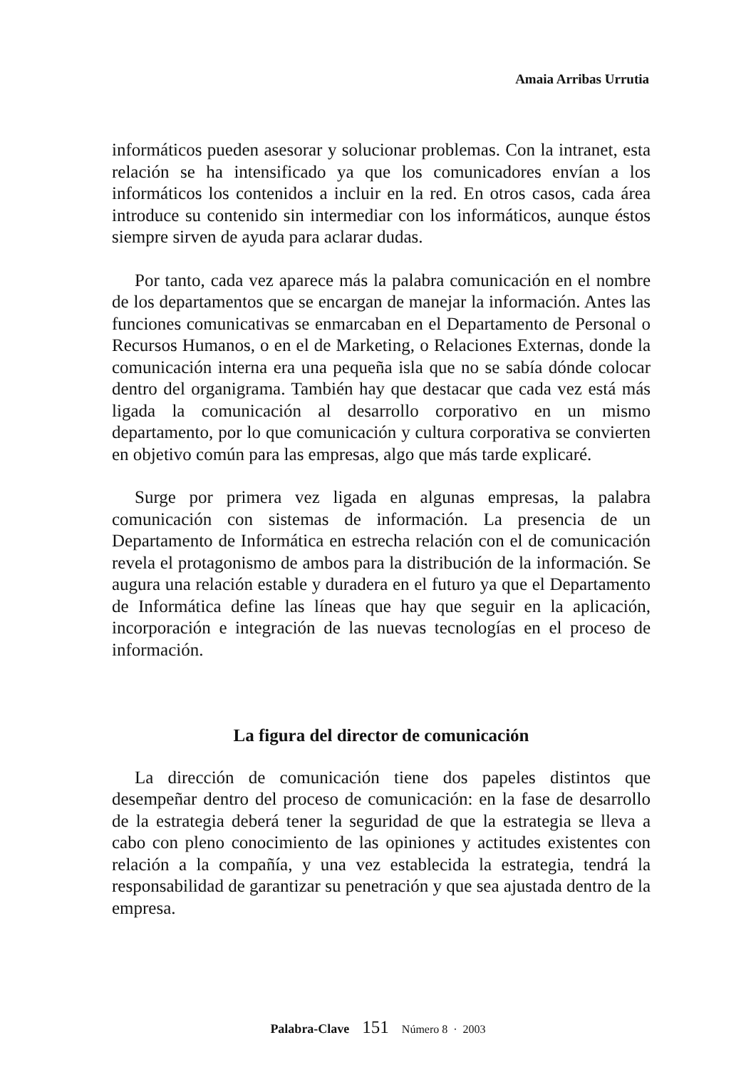Amaia Arribas Urrutia
informáticos pueden asesorar y solucionar problemas. Con la intranet, esta relación se ha intensificado ya que los comunicadores envían a los informáticos los contenidos a incluir en la red. En otros casos, cada área introduce su contenido sin intermediar con los informáticos, aunque éstos siempre sirven de ayuda para aclarar dudas.
Por tanto, cada vez aparece más la palabra comunicación en el nombre de los departamentos que se encargan de manejar la información. Antes las funciones comunicativas se enmarcaban en el Departamento de Personal o Recursos Humanos, o en el de Marketing, o Relaciones Externas, donde la comunicación interna era una pequeña isla que no se sabía dónde colocar dentro del organigrama. También hay que destacar que cada vez está más ligada la comunicación al desarrollo corporativo en un mismo departamento, por lo que comunicación y cultura corporativa se convierten en objetivo común para las empresas, algo que más tarde explicaré.
Surge por primera vez ligada en algunas empresas, la palabra comunicación con sistemas de información. La presencia de un Departamento de Informática en estrecha relación con el de comunicación revela el protagonismo de ambos para la distribución de la información. Se augura una relación estable y duradera en el futuro ya que el Departamento de Informática define las líneas que hay que seguir en la aplicación, incorporación e integración de las nuevas tecnologías en el proceso de información.
La figura del director de comunicación
La dirección de comunicación tiene dos papeles distintos que desempeñar dentro del proceso de comunicación: en la fase de desarrollo de la estrategia deberá tener la seguridad de que la estrategia se lleva a cabo con pleno conocimiento de las opiniones y actitudes existentes con relación a la compañía, y una vez establecida la estrategia, tendrá la responsabilidad de garantizar su penetración y que sea ajustada dentro de la empresa.
Palabra-Clave 151 Número 8 · 2003